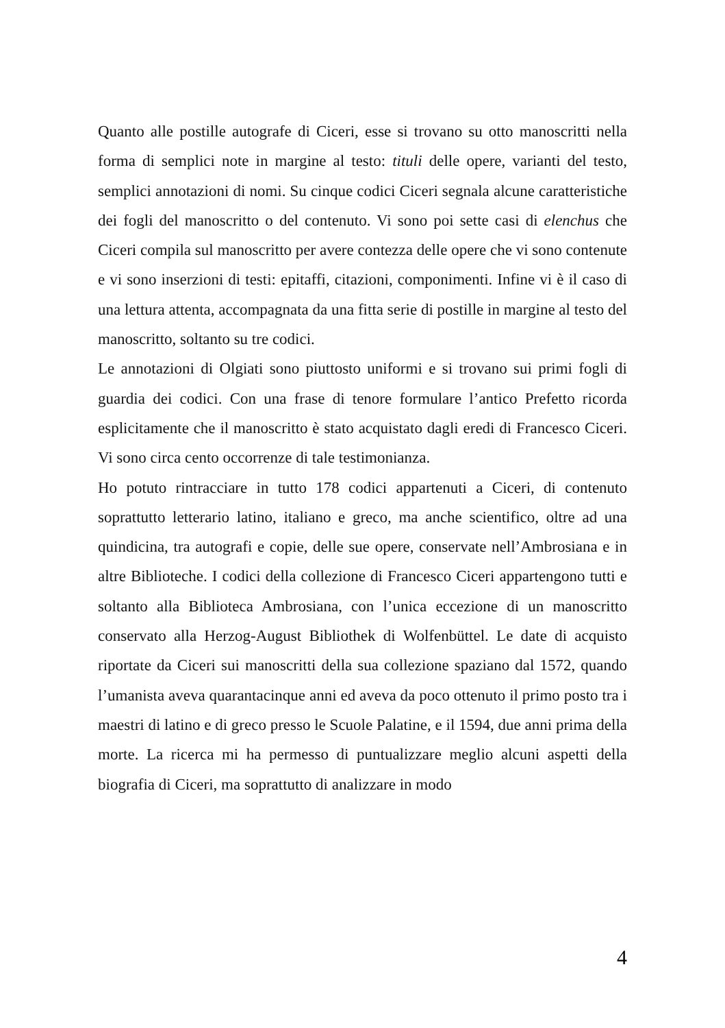Quanto alle postille autografe di Ciceri, esse si trovano su otto manoscritti nella forma di semplici note in margine al testo: tituli delle opere, varianti del testo, semplici annotazioni di nomi. Su cinque codici Ciceri segnala alcune caratteristiche dei fogli del manoscritto o del contenuto. Vi sono poi sette casi di elenchus che Ciceri compila sul manoscritto per avere contezza delle opere che vi sono contenute e vi sono inserzioni di testi: epitaffi, citazioni, componimenti. Infine vi è il caso di una lettura attenta, accompagnata da una fitta serie di postille in margine al testo del manoscritto, soltanto su tre codici.
Le annotazioni di Olgiati sono piuttosto uniformi e si trovano sui primi fogli di guardia dei codici. Con una frase di tenore formulare l’antico Prefetto ricorda esplicitamente che il manoscritto è stato acquistato dagli eredi di Francesco Ciceri. Vi sono circa cento occorrenze di tale testimonianza.
Ho potuto rintracciare in tutto 178 codici appartenuti a Ciceri, di contenuto soprattutto letterario latino, italiano e greco, ma anche scientifico, oltre ad una quindicina, tra autografi e copie, delle sue opere, conservate nell’Ambrosiana e in altre Biblioteche. I codici della collezione di Francesco Ciceri appartengono tutti e soltanto alla Biblioteca Ambrosiana, con l’unica eccezione di un manoscritto conservato alla Herzog-August Bibliothek di Wolfenbüttel. Le date di acquisto riportate da Ciceri sui manoscritti della sua collezione spaziano dal 1572, quando l’umanista aveva quarantacinque anni ed aveva da poco ottenuto il primo posto tra i maestri di latino e di greco presso le Scuole Palatine, e il 1594, due anni prima della morte. La ricerca mi ha permesso di puntualizzare meglio alcuni aspetti della biografia di Ciceri, ma soprattutto di analizzare in modo
4